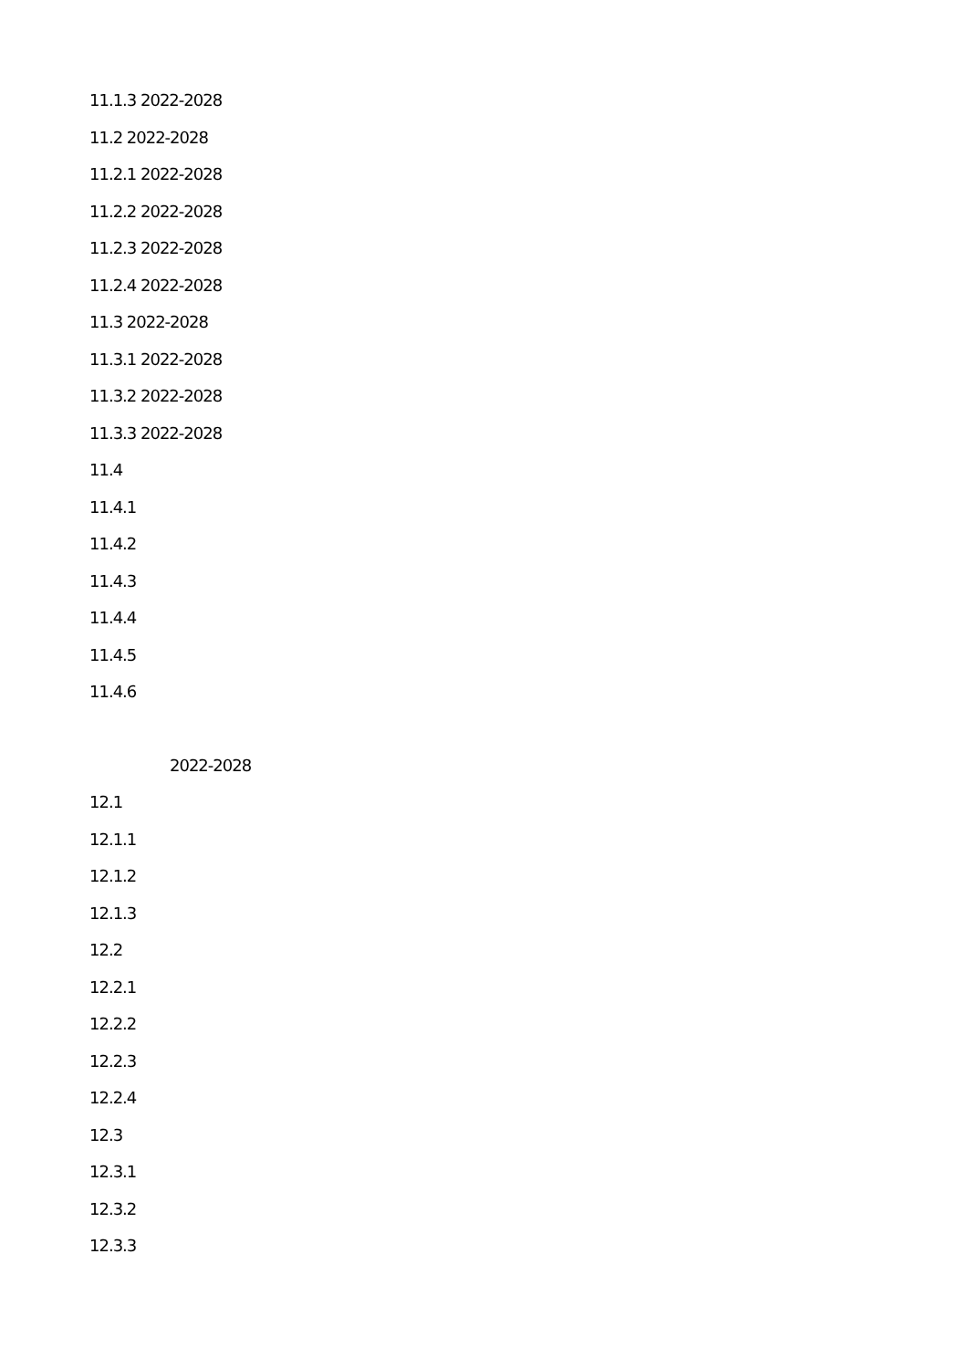11.1.3 2022-2028
11.2 2022-2028
11.2.1 2022-2028
11.2.2 2022-2028
11.2.3 2022-2028
11.2.4 2022-2028
11.3 2022-2028
11.3.1 2022-2028
11.3.2 2022-2028
11.3.3 2022-2028
11.4
11.4.1
11.4.2
11.4.3
11.4.4
11.4.5
11.4.6
2022-2028
12.1
12.1.1
12.1.2
12.1.3
12.2
12.2.1
12.2.2
12.2.3
12.2.4
12.3
12.3.1
12.3.2
12.3.3